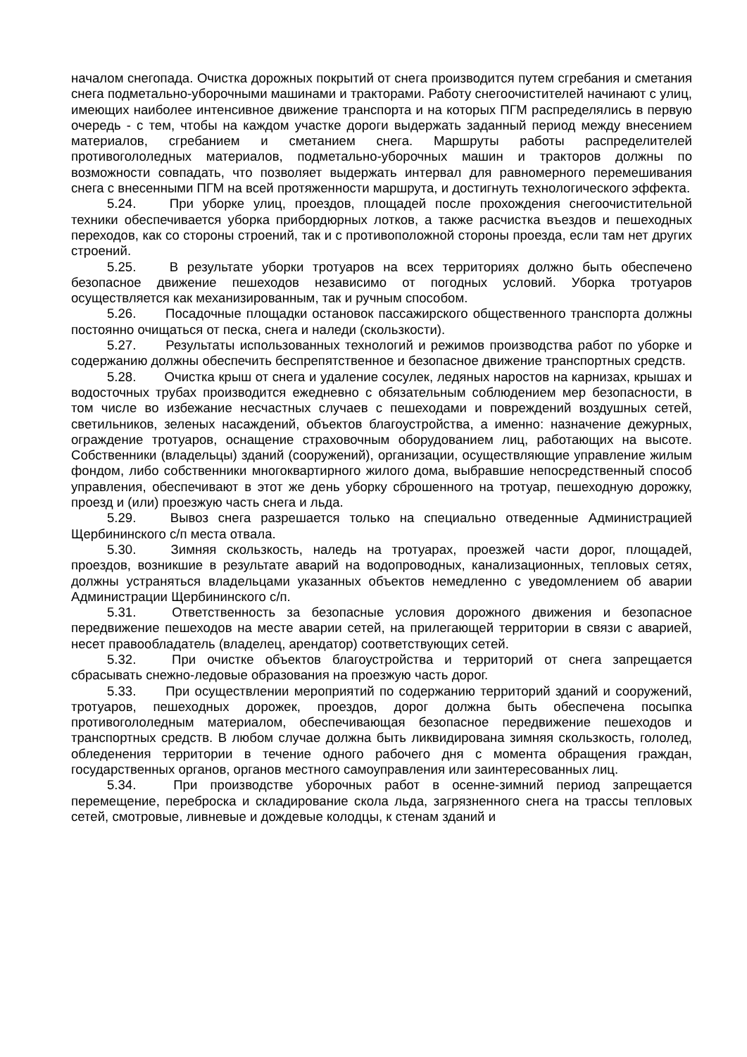началом снегопада. Очистка дорожных покрытий от снега производится путем сгребания и сметания снега подметально-уборочными машинами и тракторами. Работу снегоочистителей начинают с улиц, имеющих наиболее интенсивное движение транспорта и на которых ПГМ распределялись в первую очередь - с тем, чтобы на каждом участке дороги выдержать заданный период между внесением материалов, сгребанием и сметанием снега. Маршруты работы распределителей противогололедных материалов, подметально-уборочных машин и тракторов должны по возможности совпадать, что позволяет выдержать интервал для равномерного перемешивания снега с внесенными ПГМ на всей протяженности маршрута, и достигнуть технологического эффекта.
5.24. При уборке улиц, проездов, площадей после прохождения снегоочистительной техники обеспечивается уборка прибордюрных лотков, а также расчистка въездов и пешеходных переходов, как со стороны строений, так и с противоположной стороны проезда, если там нет других строений.
5.25. В результате уборки тротуаров на всех территориях должно быть обеспечено безопасное движение пешеходов независимо от погодных условий. Уборка тротуаров осуществляется как механизированным, так и ручным способом.
5.26. Посадочные площадки остановок пассажирского общественного транспорта должны постоянно очищаться от песка, снега и наледи (скользкости).
5.27. Результаты использованных технологий и режимов производства работ по уборке и содержанию должны обеспечить беспрепятственное и безопасное движение транспортных средств.
5.28. Очистка крыш от снега и удаление сосулек, ледяных наростов на карнизах, крышах и водосточных трубах производится ежедневно с обязательным соблюдением мер безопасности, в том числе во избежание несчастных случаев с пешеходами и повреждений воздушных сетей, светильников, зеленых насаждений, объектов благоустройства, а именно: назначение дежурных, ограждение тротуаров, оснащение страховочным оборудованием лиц, работающих на высоте. Собственники (владельцы) зданий (сооружений), организации, осуществляющие управление жилым фондом, либо собственники многоквартирного жилого дома, выбравшие непосредственный способ управления, обеспечивают в этот же день уборку сброшенного на тротуар, пешеходную дорожку, проезд и (или) проезжую часть снега и льда.
5.29. Вывоз снега разрешается только на специально отведенные Администрацией Щербининского с/п места отвала.
5.30. Зимняя скользкость, наледь на тротуарах, проезжей части дорог, площадей, проездов, возникшие в результате аварий на водопроводных, канализационных, тепловых сетях, должны устраняться владельцами указанных объектов немедленно с уведомлением об аварии Администрации Щербининского с/п.
5.31. Ответственность за безопасные условия дорожного движения и безопасное передвижение пешеходов на месте аварии сетей, на прилегающей территории в связи с аварией, несет правообладатель (владелец, арендатор) соответствующих сетей.
5.32. При очистке объектов благоустройства и территорий от снега запрещается сбрасывать снежно-ледовые образования на проезжую часть дорог.
5.33. При осуществлении мероприятий по содержанию территорий зданий и сооружений, тротуаров, пешеходных дорожек, проездов, дорог должна быть обеспечена посыпка противогололедным материалом, обеспечивающая безопасное передвижение пешеходов и транспортных средств. В любом случае должна быть ликвидирована зимняя скользкость, гололед, обледенения территории в течение одного рабочего дня с момента обращения граждан, государственных органов, органов местного самоуправления или заинтересованных лиц.
5.34. При производстве уборочных работ в осенне-зимний период запрещается перемещение, переброска и складирование скола льда, загрязненного снега на трассы тепловых сетей, смотровые, ливневые и дождевые колодцы, к стенам зданий и